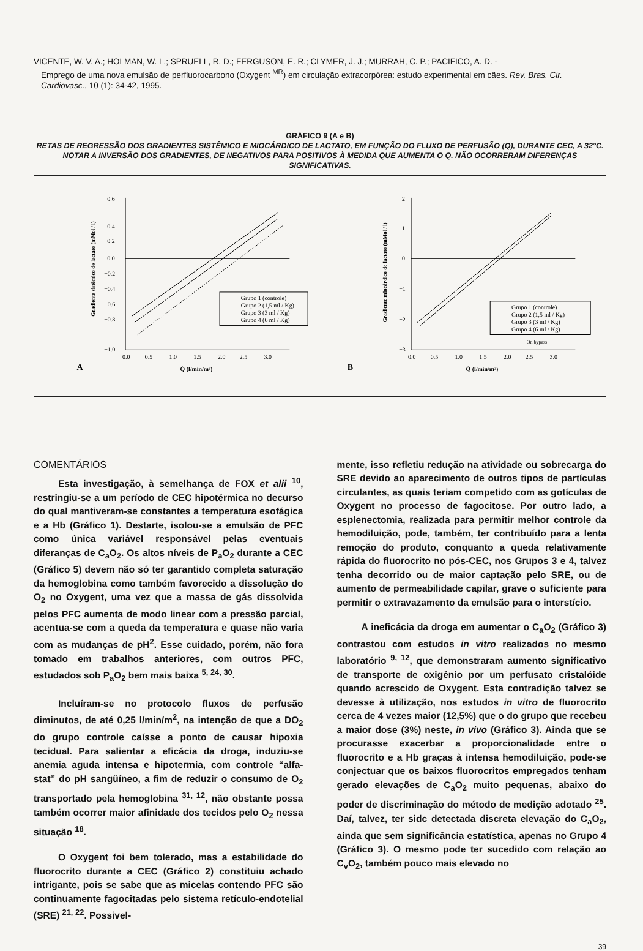VICENTE, W. V. A.; HOLMAN, W. L.; SPRUELL, R. D.; FERGUSON, E. R.; CLYMER, J. J.; MURRAH, C. P.; PACIFICO, A. D. -
Emprego de uma nova emulsão de perfluorocarbono (Oxygent <sup>MR</sup>) em circulação extracorpórea: estudo experimental em cães. Rev. Bras. Cir. Cardiovasc., 10 (1): 34-42, 1995.
GRÁFICO 9 (A e B)
RETAS DE REGRESSÃO DOS GRADIENTES SISTÊMICO E MIOCÁRDICO DE LACTATO, EM FUNÇÃO DO FLUXO DE PERFUSÃO (Q), DURANTE CEC, A 32°C. NOTAR A INVERSÃO DOS GRADIENTES, DE NEGATIVOS PARA POSITIVOS À MEDIDA QUE AUMENTA O Q. NÃO OCORRERAM DIFERENÇAS SIGNIFICATIVAS.
0.6
0.4
0.2
0.0
−0.2
−0.4
−0.6
−0.8
−1.0
0.0
0.5
1.0
1.5
2.0
2.5
3.0
A
Q̇ (l/min/m²)
Gradiente sistêmico de lactato (mMol / l)
Grupo 1 (controle)
Grupo 2 (1,5 ml / Kg)
Grupo 3 (3 ml / Kg)
Grupo 4 (6 ml / Kg)
2
1
0
−1
−2
−3
0.0
0.5
1.0
1.5
2.0
2.5
3.0
B
Q̇ (l/min/m²)
Gradiente miocárdico de lactato (mMol / l)
Grupo 1 (controle)
Grupo 2 (1,5 ml / Kg)
Grupo 3 (3 ml / Kg)
Grupo 4 (6 ml / Kg)
On bypass
COMENTÁRIOS
Esta investigação, à semelhança de FOX et alii <sup>10</sup>, restringiu-se a um período de CEC hipotérmica no decurso do qual mantiveram-se constantes a temperatura esofágica e a Hb (Gráfico 1). Destarte, isolou-se a emulsão de PFC como única variável responsável pelas eventuais diferanças de C<sub>a</sub>O<sub>2</sub>. Os altos níveis de P<sub>a</sub>O<sub>2</sub> durante a CEC (Gráfico 5) devem não só ter garantido completa saturação da hemoglobina como também favorecido a dissolução do O<sub>2</sub> no Oxygent, uma vez que a massa de gás dissolvida pelos PFC aumenta de modo linear com a pressão parcial, acentua-se com a queda da temperatura e quase não varia com as mudanças de pH<sup>2</sup>. Esse cuidado, porém, não fora tomado em trabalhos anteriores, com outros PFC, estudados sob P<sub>a</sub>O<sub>2</sub> bem mais baixa <sup>5, 24, 30</sup>.
Incluíram-se no protocolo fluxos de perfusão diminutos, de até 0,25 l/min/m<sup>2</sup>, na intenção de que a DO<sub>2</sub> do grupo controle caísse a ponto de causar hipoxia tecidual. Para salientar a eficácia da droga, induziu-se anemia aguda intensa e hipotermia, com controle “alfa-stat” do pH sangüíneo, a fim de reduzir o consumo de O<sub>2</sub> transportado pela hemoglobina <sup>31, 12</sup>, não obstante possa também ocorrer maior afinidade dos tecidos pelo O<sub>2</sub> nessa situação <sup>18</sup>.
O Oxygent foi bem tolerado, mas a estabilidade do fluorocrito durante a CEC (Gráfico 2) constituiu achado intrigante, pois se sabe que as micelas contendo PFC são continuamente fagocitadas pelo sistema retículo-endotelial (SRE) <sup>21, 22</sup>. Possivel-
mente, isso refletiu redução na atividade ou sobrecarga do SRE devido ao aparecimento de outros tipos de partículas circulantes, as quais teriam competido com as gotículas de Oxygent no processo de fagocitose. Por outro lado, a esplenectomia, realizada para permitir melhor controle da hemodiluição, pode, também, ter contribuído para a lenta remoção do produto, conquanto a queda relativamente rápida do fluorocrito no pós-CEC, nos Grupos 3 e 4, talvez tenha decorrido ou de maior captação pelo SRE, ou de aumento de permeabilidade capilar, grave o suficiente para permitir o extravazamento da emulsão para o interstício.
A ineficácia da droga em aumentar o C<sub>a</sub>O<sub>2</sub> (Gráfico 3) contrastou com estudos in vitro realizados no mesmo laboratório <sup>9, 12</sup>, que demonstraram aumento significativo de transporte de oxigênio por um perfusato cristalóide quando acrescido de Oxygent. Esta contradição talvez se devesse à utilização, nos estudos in vitro de fluorocrito cerca de 4 vezes maior (12,5%) que o do grupo que recebeu a maior dose (3%) neste, in vivo (Gráfico 3). Ainda que se procurasse exacerbar a proporcionalidade entre o fluorocrito e a Hb graças à intensa hemodiluição, pode-se conjectuar que os baixos fluorocritos empregados tenham gerado elevações de C<sub>a</sub>O<sub>2</sub> muito pequenas, abaixo do poder de discriminação do método de medição adotado <sup>25</sup>. Daí, talvez, ter sidc detectada discreta elevação do C<sub>a</sub>O<sub>2</sub>, ainda que sem significância estatística, apenas no Grupo 4 (Gráfico 3). O mesmo pode ter sucedido com relação ao C<sub>v</sub>O<sub>2</sub>, também pouco mais elevado no
39